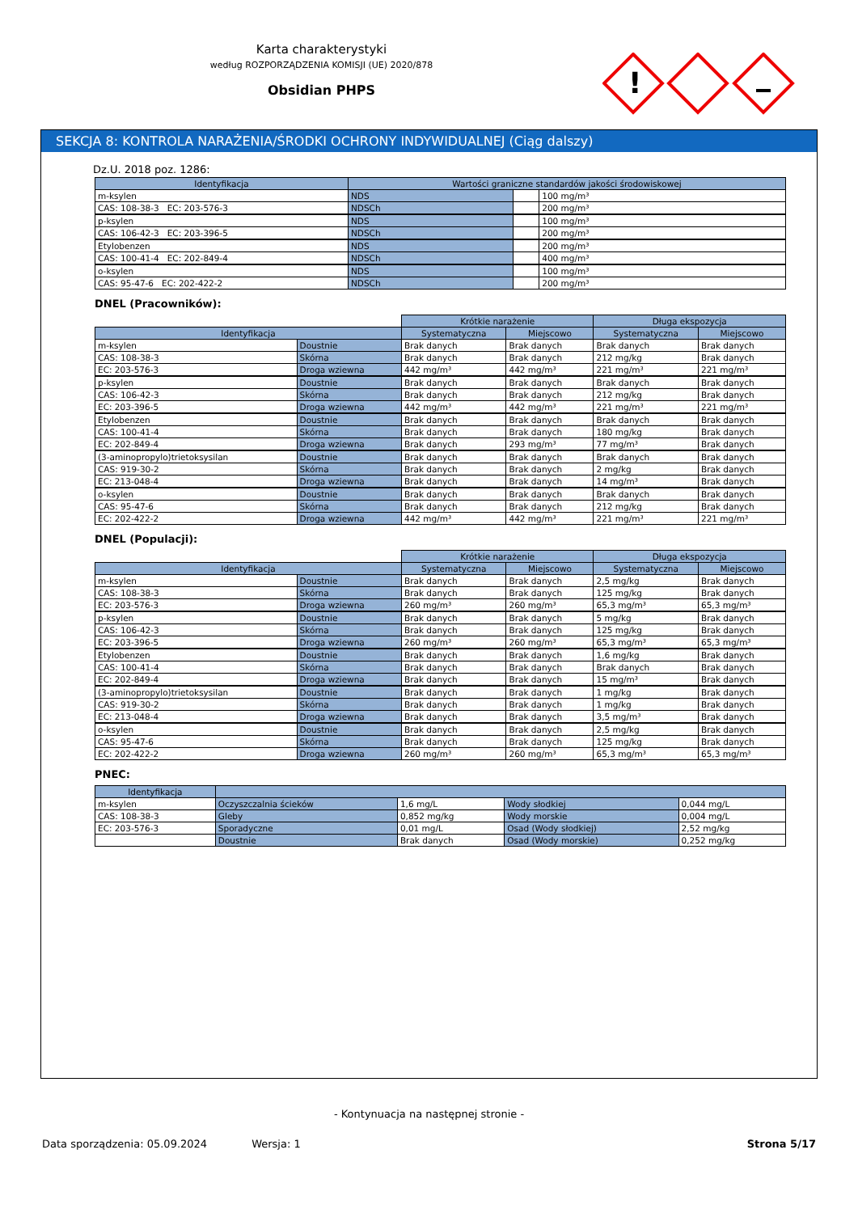Karta charakterystyki
według ROZPORZĄDZENIA KOMISJI (UE) 2020/878
Obsidian PHPS
!
SEKCJA 8: KONTROLA NARAŻENIA/ŚRODKI OCHRONY INDYWIDUALNEJ (Ciąg dalszy)
Dz.U. 2018 poz. 1286:
| Identyfikacja | Wartości graniczne standardów jakości środowiskowej | | |
| --- | --- | --- | --- |
| m-ksylen | NDS | | 100 mg/m³ |
| CAS: 108-38-3 EC: 203-576-3 | NDSCh | | 200 mg/m³ |
| p-ksylen | NDS | | 100 mg/m³ |
| CAS: 106-42-3 EC: 203-396-5 | NDSCh | | 200 mg/m³ |
| Etylobenzen | NDS | | 200 mg/m³ |
| CAS: 100-41-4 EC: 202-849-4 | NDSCh | | 400 mg/m³ |
| o-ksylen | NDS | | 100 mg/m³ |
| CAS: 95-47-6 EC: 202-422-2 | NDSCh | | 200 mg/m³ |
DNEL (Pracowników):
| | | Krótkie narażenie | | Długa ekspozycja | |
| Identyfikacja | | Systematyczna | Miejscowo | Systematyczna | Miejscowo |
| m-ksylen | Doustnie | Brak danych | Brak danych | Brak danych | Brak danych |
| CAS: 108-38-3 | Skórna | Brak danych | Brak danych | 212 mg/kg | Brak danych |
| EC: 203-576-3 | Droga wziewna | 442 mg/m³ | 442 mg/m³ | 221 mg/m³ | 221 mg/m³ |
| p-ksylen | Doustnie | Brak danych | Brak danych | Brak danych | Brak danych |
| CAS: 106-42-3 | Skórna | Brak danych | Brak danych | 212 mg/kg | Brak danych |
| EC: 203-396-5 | Droga wziewna | 442 mg/m³ | 442 mg/m³ | 221 mg/m³ | 221 mg/m³ |
| Etylobenzen | Doustnie | Brak danych | Brak danych | Brak danych | Brak danych |
| CAS: 100-41-4 | Skórna | Brak danych | Brak danych | 180 mg/kg | Brak danych |
| EC: 202-849-4 | Droga wziewna | Brak danych | 293 mg/m³ | 77 mg/m³ | Brak danych |
| (3-aminopropylo)trietoksysilan | Doustnie | Brak danych | Brak danych | Brak danych | Brak danych |
| CAS: 919-30-2 | Skórna | Brak danych | Brak danych | 2 mg/kg | Brak danych |
| EC: 213-048-4 | Droga wziewna | Brak danych | Brak danych | 14 mg/m³ | Brak danych |
| o-ksylen | Doustnie | Brak danych | Brak danych | Brak danych | Brak danych |
| CAS: 95-47-6 | Skórna | Brak danych | Brak danych | 212 mg/kg | Brak danych |
| EC: 202-422-2 | Droga wziewna | 442 mg/m³ | 442 mg/m³ | 221 mg/m³ | 221 mg/m³ |
DNEL (Populacji):
| | | Krótkie narażenie | | Długa ekspozycja | |
| Identyfikacja | | Systematyczna | Miejscowo | Systematyczna | Miejscowo |
| m-ksylen | Doustnie | Brak danych | Brak danych | 2,5 mg/kg | Brak danych |
| CAS: 108-38-3 | Skórna | Brak danych | Brak danych | 125 mg/kg | Brak danych |
| EC: 203-576-3 | Droga wziewna | 260 mg/m³ | 260 mg/m³ | 65,3 mg/m³ | 65,3 mg/m³ |
| p-ksylen | Doustnie | Brak danych | Brak danych | 5 mg/kg | Brak danych |
| CAS: 106-42-3 | Skórna | Brak danych | Brak danych | 125 mg/kg | Brak danych |
| EC: 203-396-5 | Droga wziewna | 260 mg/m³ | 260 mg/m³ | 65,3 mg/m³ | 65,3 mg/m³ |
| Etylobenzen | Doustnie | Brak danych | Brak danych | 1,6 mg/kg | Brak danych |
| CAS: 100-41-4 | Skórna | Brak danych | Brak danych | Brak danych | Brak danych |
| EC: 202-849-4 | Droga wziewna | Brak danych | Brak danych | 15 mg/m³ | Brak danych |
| (3-aminopropylo)trietoksysilan | Doustnie | Brak danych | Brak danych | 1 mg/kg | Brak danych |
| CAS: 919-30-2 | Skórna | Brak danych | Brak danych | 1 mg/kg | Brak danych |
| EC: 213-048-4 | Droga wziewna | Brak danych | Brak danych | 3,5 mg/m³ | Brak danych |
| o-ksylen | Doustnie | Brak danych | Brak danych | 2,5 mg/kg | Brak danych |
| CAS: 95-47-6 | Skórna | Brak danych | Brak danych | 125 mg/kg | Brak danych |
| EC: 202-422-2 | Droga wziewna | 260 mg/m³ | 260 mg/m³ | 65,3 mg/m³ | 65,3 mg/m³ |
PNEC:
| Identyfikacja | | | | |
| --- | --- | --- | --- | --- |
| m-ksylen | Oczyszczalnia ścieków | 1,6 mg/L | Wody słodkiej | 0,044 mg/L |
| CAS: 108-38-3 | Gleby | 0,852 mg/kg | Wody morskie | 0,004 mg/L |
| EC: 203-576-3 | Sporadyczne | 0,01 mg/L | Osad (Wody słodkiej) | 2,52 mg/kg |
| | Doustnie | Brak danych | Osad (Wody morskie) | 0,252 mg/kg |
- Kontynuacja na następnej stronie -
Data sporządzenia: 05.09.2024 Wersja: 1 Strona 5/17